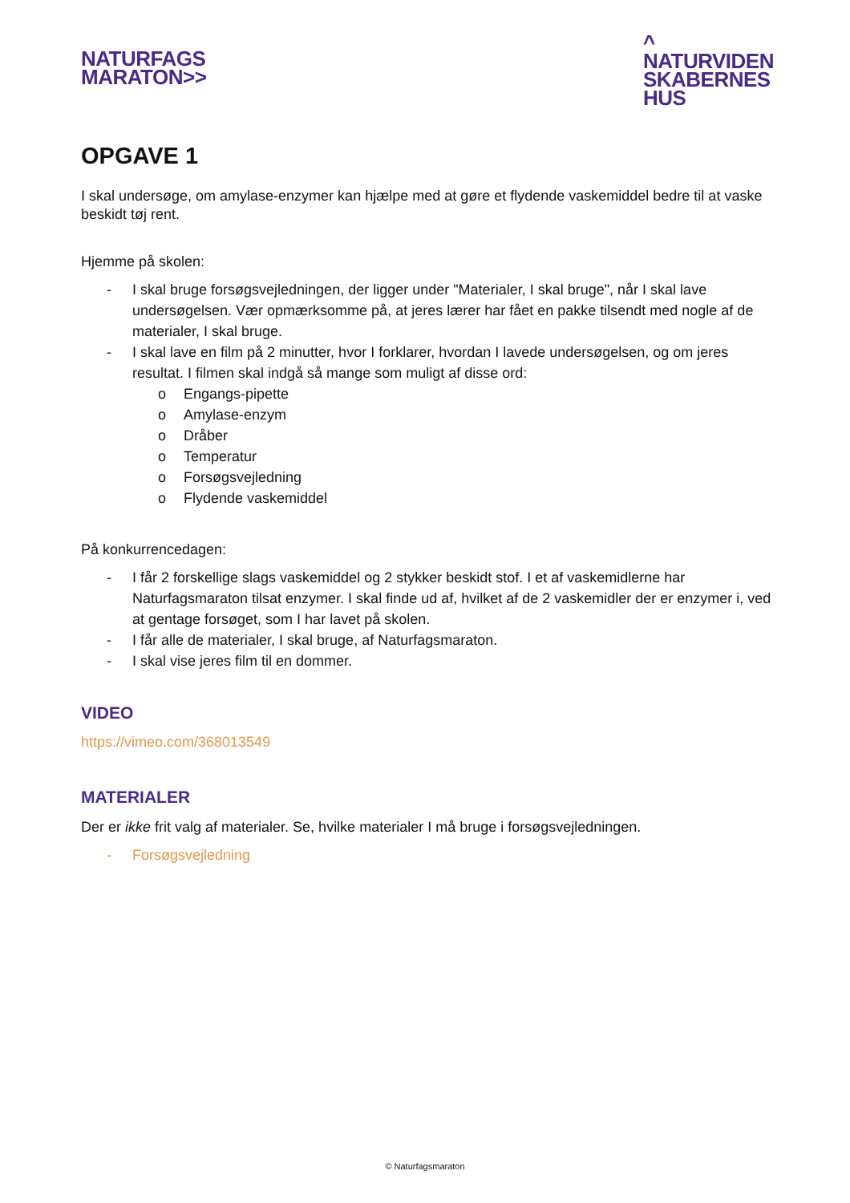NATURFAGS
MARATON>>
^
NATURVIDEN
SKABERNES
HUS
OPGAVE 1
I skal undersøge, om amylase-enzymer kan hjælpe med at gøre et flydende vaskemiddel bedre til at vaske beskidt tøj rent.
Hjemme på skolen:
- I skal bruge forsøgsvejledningen, der ligger under "Materialer, I skal bruge", når I skal lave undersøgelsen. Vær opmærksomme på, at jeres lærer har fået en pakke tilsendt med nogle af de materialer, I skal bruge.
- I skal lave en film på 2 minutter, hvor I forklarer, hvordan I lavede undersøgelsen, og om jeres resultat. I filmen skal indgå så mange som muligt af disse ord:
o Engangs-pipette
o Amylase-enzym
o Dråber
o Temperatur
o Forsøgsvejledning
o Flydende vaskemiddel
På konkurrencedagen:
- I får 2 forskellige slags vaskemiddel og 2 stykker beskidt stof. I et af vaskemidlerne har Naturfagsmaraton tilsat enzymer. I skal finde ud af, hvilket af de 2 vaskemidler der er enzymer i, ved at gentage forsøget, som I har lavet på skolen.
- I får alle de materialer, I skal bruge, af Naturfagsmaraton.
- I skal vise jeres film til en dommer.
VIDEO
https://vimeo.com/368013549
MATERIALER
Der er ikke frit valg af materialer. Se, hvilke materialer I må bruge i forsøgsvejledningen.
- Forsøgsvejledning
© Naturfagsmaraton